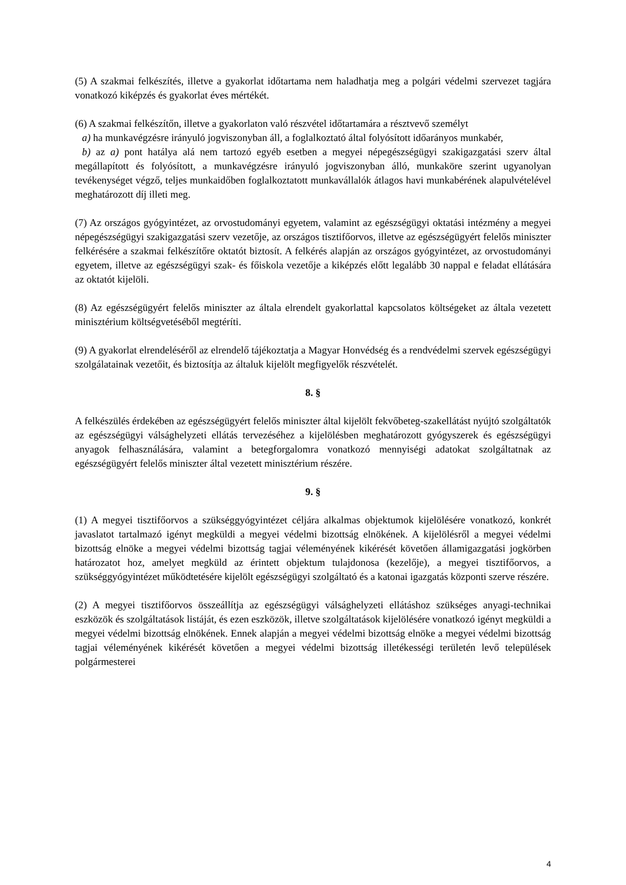(5) A szakmai felkészítés, illetve a gyakorlat időtartama nem haladhatja meg a polgári védelmi szervezet tagjára vonatkozó kiképzés és gyakorlat éves mértékét.
(6) A szakmai felkészítőn, illetve a gyakorlaton való részvétel időtartamára a résztvevő személyt
a) ha munkavégzésre irányuló jogviszonyban áll, a foglalkoztató által folyósított időarányos munkabér,
b) az a) pont hatálya alá nem tartozó egyéb esetben a megyei népegészségügyi szakigazgatási szerv által megállapított és folyósított, a munkavégzésre irányuló jogviszonyban álló, munkaköre szerint ugyanolyan tevékenységet végző, teljes munkaidőben foglalkoztatott munkavállalók átlagos havi munkabérének alapulvételével meghatározott díj illeti meg.
(7) Az országos gyógyintézet, az orvostudományi egyetem, valamint az egészségügyi oktatási intézmény a megyei népegészségügyi szakigazgatási szerv vezetője, az országos tisztifőorvos, illetve az egészségügyért felelős miniszter felkérésére a szakmai felkészítőre oktatót biztosít. A felkérés alapján az országos gyógyintézet, az orvostudományi egyetem, illetve az egészségügyi szak- és főiskola vezetője a kiképzés előtt legalább 30 nappal e feladat ellátására az oktatót kijelöli.
(8) Az egészségügyért felelős miniszter az általa elrendelt gyakorlattal kapcsolatos költségeket az általa vezetett minisztérium költségvetéséből megtéríti.
(9) A gyakorlat elrendeléséről az elrendelő tájékoztatja a Magyar Honvédség és a rendvédelmi szervek egészségügyi szolgálatainak vezetőit, és biztosítja az általuk kijelölt megfigyelők részvételét.
8. §
A felkészülés érdekében az egészségügyért felelős miniszter által kijelölt fekvőbeteg-szakellátást nyújtó szolgáltatók az egészségügyi válsághelyzeti ellátás tervezéséhez a kijelölésben meghatározott gyógyszerek és egészségügyi anyagok felhasználására, valamint a betegforgalomra vonatkozó mennyiségi adatokat szolgáltatnak az egészségügyért felelős miniszter által vezetett minisztérium részére.
9. §
(1) A megyei tisztifőorvos a szükséggyógyintézet céljára alkalmas objektumok kijelölésére vonatkozó, konkrét javaslatot tartalmazó igényt megküldi a megyei védelmi bizottság elnökének. A kijelölésről a megyei védelmi bizottság elnöke a megyei védelmi bizottság tagjai véleményének kikérését követően államigazgatási jogkörben határozatot hoz, amelyet megküld az érintett objektum tulajdonosa (kezelője), a megyei tisztifőorvos, a szükséggyógyintézet működtetésére kijelölt egészségügyi szolgáltató és a katonai igazgatás központi szerve részére.
(2) A megyei tisztifőorvos összeállítja az egészségügyi válsághelyzeti ellátáshoz szükséges anyagi-technikai eszközök és szolgáltatások listáját, és ezen eszközök, illetve szolgáltatások kijelölésére vonatkozó igényt megküldi a megyei védelmi bizottság elnökének. Ennek alapján a megyei védelmi bizottság elnöke a megyei védelmi bizottság tagjai véleményének kikérését követően a megyei védelmi bizottság illetékességi területén levő települések polgármesterei
4